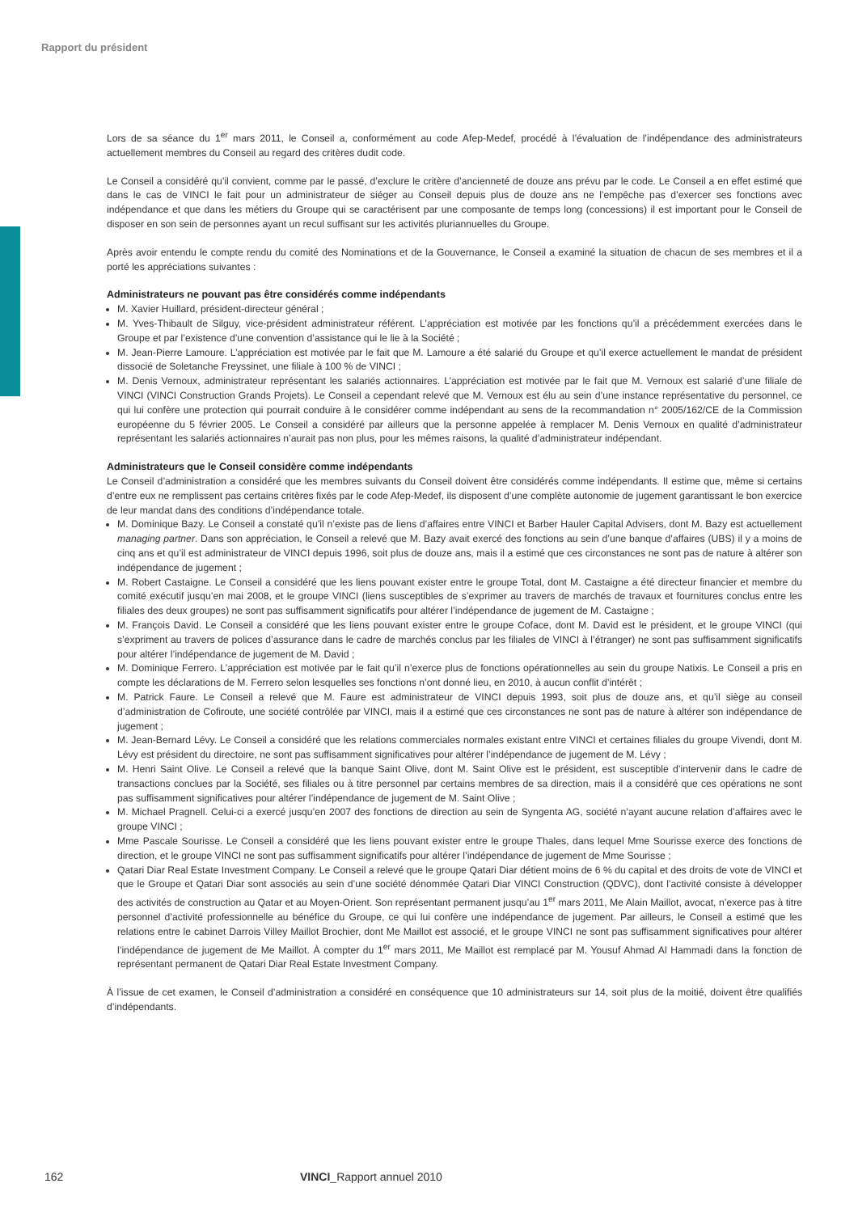Rapport du président
Lors de sa séance du 1<sup>er</sup> mars 2011, le Conseil a, conformément au code Afep-Medef, procédé à l’évaluation de l’indépendance des administrateurs actuellement membres du Conseil au regard des critères dudit code.
Le Conseil a considéré qu’il convient, comme par le passé, d’exclure le critère d’ancienneté de douze ans prévu par le code. Le Conseil a en effet estimé que dans le cas de VINCI le fait pour un administrateur de siéger au Conseil depuis plus de douze ans ne l’empêche pas d’exercer ses fonctions avec indépendance et que dans les métiers du Groupe qui se caractérisent par une composante de temps long (concessions) il est important pour le Conseil de disposer en son sein de personnes ayant un recul suffisant sur les activités pluriannuelles du Groupe.
Après avoir entendu le compte rendu du comité des Nominations et de la Gouvernance, le Conseil a examiné la situation de chacun de ses membres et il a porté les appréciations suivantes :
Administrateurs ne pouvant pas être considérés comme indépendants
M. Xavier Huillard, président-directeur général ;
M. Yves-Thibault de Silguy, vice-président administrateur référent. L’appréciation est motivée par les fonctions qu’il a précédemment exercées dans le Groupe et par l’existence d’une convention d’assistance qui le lie à la Société ;
M. Jean-Pierre Lamoure. L’appréciation est motivée par le fait que M. Lamoure a été salarié du Groupe et qu’il exerce actuellement le mandat de président dissocié de Soletanche Freyssinet, une filiale à 100 % de VINCI ;
M. Denis Vernoux, administrateur représentant les salariés actionnaires. L’appréciation est motivée par le fait que M. Vernoux est salarié d’une filiale de VINCI (VINCI Construction Grands Projets). Le Conseil a cependant relevé que M. Vernoux est élu au sein d’une instance représentative du personnel, ce qui lui confère une protection qui pourrait conduire à le considérer comme indépendant au sens de la recommandation n° 2005/162/CE de la Commission européenne du 5 février 2005. Le Conseil a considéré par ailleurs que la personne appelée à remplacer M. Denis Vernoux en qualité d’administrateur représentant les salariés actionnaires n’aurait pas non plus, pour les mêmes raisons, la qualité d’administrateur indépendant.
Administrateurs que le Conseil considère comme indépendants
Le Conseil d’administration a considéré que les membres suivants du Conseil doivent être considérés comme indépendants. Il estime que, même si certains d’entre eux ne remplissent pas certains critères fixés par le code Afep-Medef, ils disposent d’une complète autonomie de jugement garantissant le bon exercice de leur mandat dans des conditions d’indépendance totale.
M. Dominique Bazy. Le Conseil a constaté qu’il n’existe pas de liens d’affaires entre VINCI et Barber Hauler Capital Advisers, dont M. Bazy est actuellement managing partner. Dans son appréciation, le Conseil a relevé que M. Bazy avait exercé des fonctions au sein d’une banque d’affaires (UBS) il y a moins de cinq ans et qu’il est administrateur de VINCI depuis 1996, soit plus de douze ans, mais il a estimé que ces circonstances ne sont pas de nature à altérer son indépendance de jugement ;
M. Robert Castaigne. Le Conseil a considéré que les liens pouvant exister entre le groupe Total, dont M. Castaigne a été directeur financier et membre du comité exécutif jusqu’en mai 2008, et le groupe VINCI (liens susceptibles de s’exprimer au travers de marchés de travaux et fournitures conclus entre les filiales des deux groupes) ne sont pas suffisamment significatifs pour altérer l’indépendance de jugement de M. Castaigne ;
M. François David. Le Conseil a considéré que les liens pouvant exister entre le groupe Coface, dont M. David est le président, et le groupe VINCI (qui s’expriment au travers de polices d’assurance dans le cadre de marchés conclus par les filiales de VINCI à l’étranger) ne sont pas suffisamment significatifs pour altérer l’indépendance de jugement de M. David ;
M. Dominique Ferrero. L’appréciation est motivée par le fait qu’il n’exerce plus de fonctions opérationnelles au sein du groupe Natixis. Le Conseil a pris en compte les déclarations de M. Ferrero selon lesquelles ses fonctions n’ont donné lieu, en 2010, à aucun conflit d’intérêt ;
M. Patrick Faure. Le Conseil a relevé que M. Faure est administrateur de VINCI depuis 1993, soit plus de douze ans, et qu’il siège au conseil d’administration de Cofiroute, une société contrôlée par VINCI, mais il a estimé que ces circonstances ne sont pas de nature à altérer son indépendance de jugement ;
M. Jean-Bernard Lévy. Le Conseil a considéré que les relations commerciales normales existant entre VINCI et certaines filiales du groupe Vivendi, dont M. Lévy est président du directoire, ne sont pas suffisamment significatives pour altérer l’indépendance de jugement de M. Lévy ;
M. Henri Saint Olive. Le Conseil a relevé que la banque Saint Olive, dont M. Saint Olive est le président, est susceptible d’intervenir dans le cadre de transactions conclues par la Société, ses filiales ou à titre personnel par certains membres de sa direction, mais il a considéré que ces opérations ne sont pas suffisamment significatives pour altérer l’indépendance de jugement de M. Saint Olive ;
M. Michael Pragnell. Celui-ci a exercé jusqu’en 2007 des fonctions de direction au sein de Syngenta AG, société n’ayant aucune relation d’affaires avec le groupe VINCI ;
Mme Pascale Sourisse. Le Conseil a considéré que les liens pouvant exister entre le groupe Thales, dans lequel Mme Sourisse exerce des fonctions de direction, et le groupe VINCI ne sont pas suffisamment significatifs pour altérer l’indépendance de jugement de Mme Sourisse ;
Qatari Diar Real Estate Investment Company. Le Conseil a relevé que le groupe Qatari Diar détient moins de 6 % du capital et des droits de vote de VINCI et que le Groupe et Qatari Diar sont associés au sein d’une société dénommée Qatari Diar VINCI Construction (QDVC), dont l’activité consiste à développer des activités de construction au Qatar et au Moyen-Orient. Son représentant permanent jusqu’au 1<sup>er</sup> mars 2011, Me Alain Maillot, avocat, n’exerce pas à titre personnel d’activité professionnelle au bénéfice du Groupe, ce qui lui confère une indépendance de jugement. Par ailleurs, le Conseil a estimé que les relations entre le cabinet Darrois Villey Maillot Brochier, dont Me Maillot est associé, et le groupe VINCI ne sont pas suffisamment significatives pour altérer l’indépendance de jugement de Me Maillot. À compter du 1<sup>er</sup> mars 2011, Me Maillot est remplacé par M. Yousuf Ahmad Al Hammadi dans la fonction de représentant permanent de Qatari Diar Real Estate Investment Company.
À l’issue de cet examen, le Conseil d’administration a considéré en conséquence que 10 administrateurs sur 14, soit plus de la moitié, doivent être qualifiés d’indépendants.
162 VINCI_Rapport annuel 2010